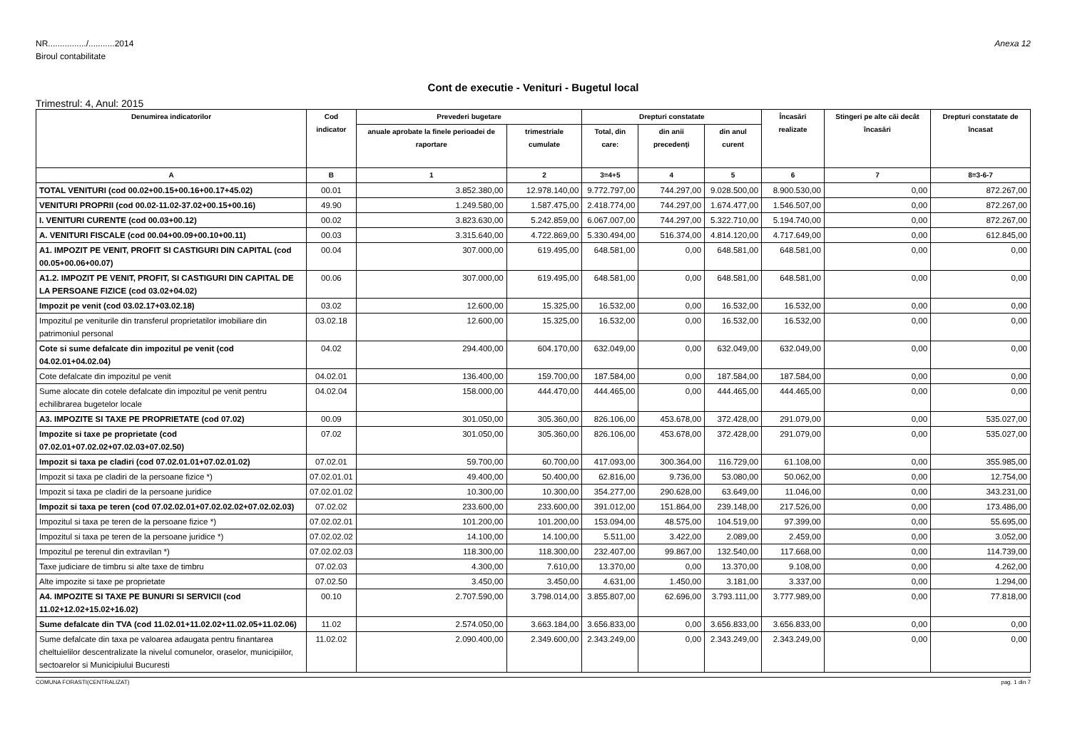NR................/...........2014
Biroul contabilitate
Anexa 12
Cont de executie - Venituri - Bugetul local
Trimestrul: 4, Anul: 2015
| Denumirea indicatorilor | Cod indicator | Prevederi bugetare | | Drepturi constatate | | | Încasări realizate | Stingeri pe alte căi decât încasări | Drepturi constatate de încasat |
| --- | --- | --- | --- | --- | --- | --- | --- | --- | --- |
| | | anuale aprobate la finele perioadei de raportare | trimestriale cumulate | Total, din care: | din anii precedenţi | din anul curent | | | |
| A | B | 1 | 2 | 3=4+5 | 4 | 5 | 6 | 7 | 8=3-6-7 |
| TOTAL VENITURI (cod 00.02+00.15+00.16+00.17+45.02) | 00.01 | 3.852.380,00 | 12.978.140,00 | 9.772.797,00 | 744.297,00 | 9.028.500,00 | 8.900.530,00 | 0,00 | 872.267,00 |
| VENITURI PROPRII (cod 00.02-11.02-37.02+00.15+00.16) | 49.90 | 1.249.580,00 | 1.587.475,00 | 2.418.774,00 | 744.297,00 | 1.674.477,00 | 1.546.507,00 | 0,00 | 872.267,00 |
| I. VENITURI CURENTE (cod 00.03+00.12) | 00.02 | 3.823.630,00 | 5.242.859,00 | 6.067.007,00 | 744.297,00 | 5.322.710,00 | 5.194.740,00 | 0,00 | 872.267,00 |
| A. VENITURI FISCALE (cod 00.04+00.09+00.10+00.11) | 00.03 | 3.315.640,00 | 4.722.869,00 | 5.330.494,00 | 516.374,00 | 4.814.120,00 | 4.717.649,00 | 0,00 | 612.845,00 |
| A1. IMPOZIT PE VENIT, PROFIT SI CASTIGURI DIN CAPITAL (cod 00.05+00.06+00.07) | 00.04 | 307.000,00 | 619.495,00 | 648.581,00 | 0,00 | 648.581,00 | 648.581,00 | 0,00 | 0,00 |
| A1.2. IMPOZIT PE VENIT, PROFIT, SI CASTIGURI DIN CAPITAL DE LA PERSOANE FIZICE (cod 03.02+04.02) | 00.06 | 307.000,00 | 619.495,00 | 648.581,00 | 0,00 | 648.581,00 | 648.581,00 | 0,00 | 0,00 |
| Impozit pe venit (cod 03.02.17+03.02.18) | 03.02 | 12.600,00 | 15.325,00 | 16.532,00 | 0,00 | 16.532,00 | 16.532,00 | 0,00 | 0,00 |
| Impozitul pe veniturile din transferul proprietatilor imobiliare din patrimoniul personal | 03.02.18 | 12.600,00 | 15.325,00 | 16.532,00 | 0,00 | 16.532,00 | 16.532,00 | 0,00 | 0,00 |
| Cote si sume defalcate din impozitul pe venit (cod 04.02.01+04.02.04) | 04.02 | 294.400,00 | 604.170,00 | 632.049,00 | 0,00 | 632.049,00 | 632.049,00 | 0,00 | 0,00 |
| Cote defalcate din impozitul pe venit | 04.02.01 | 136.400,00 | 159.700,00 | 187.584,00 | 0,00 | 187.584,00 | 187.584,00 | 0,00 | 0,00 |
| Sume alocate din cotele defalcate din impozitul pe venit pentru echilibrarea bugetelor locale | 04.02.04 | 158.000,00 | 444.470,00 | 444.465,00 | 0,00 | 444.465,00 | 444.465,00 | 0,00 | 0,00 |
| A3. IMPOZITE SI TAXE PE PROPRIETATE (cod 07.02) | 00.09 | 301.050,00 | 305.360,00 | 826.106,00 | 453.678,00 | 372.428,00 | 291.079,00 | 0,00 | 535.027,00 |
| Impozite si taxe pe proprietate (cod 07.02.01+07.02.02+07.02.03+07.02.50) | 07.02 | 301.050,00 | 305.360,00 | 826.106,00 | 453.678,00 | 372.428,00 | 291.079,00 | 0,00 | 535.027,00 |
| Impozit si taxa pe cladiri (cod 07.02.01.01+07.02.01.02) | 07.02.01 | 59.700,00 | 60.700,00 | 417.093,00 | 300.364,00 | 116.729,00 | 61.108,00 | 0,00 | 355.985,00 |
| Impozit si taxa pe cladiri de la persoane fizice *) | 07.02.01.01 | 49.400,00 | 50.400,00 | 62.816,00 | 9.736,00 | 53.080,00 | 50.062,00 | 0,00 | 12.754,00 |
| Impozit si taxa pe cladiri de la persoane juridice | 07.02.01.02 | 10.300,00 | 10.300,00 | 354.277,00 | 290.628,00 | 63.649,00 | 11.046,00 | 0,00 | 343.231,00 |
| Impozit si taxa pe teren (cod 07.02.02.01+07.02.02.02+07.02.02.03) | 07.02.02 | 233.600,00 | 233.600,00 | 391.012,00 | 151.864,00 | 239.148,00 | 217.526,00 | 0,00 | 173.486,00 |
| Impozitul si taxa pe teren de la persoane fizice *) | 07.02.02.01 | 101.200,00 | 101.200,00 | 153.094,00 | 48.575,00 | 104.519,00 | 97.399,00 | 0,00 | 55.695,00 |
| Impozitul si taxa pe teren de la persoane juridice *) | 07.02.02.02 | 14.100,00 | 14.100,00 | 5.511,00 | 3.422,00 | 2.089,00 | 2.459,00 | 0,00 | 3.052,00 |
| Impozitul pe terenul din extravilan *) | 07.02.02.03 | 118.300,00 | 118.300,00 | 232.407,00 | 99.867,00 | 132.540,00 | 117.668,00 | 0,00 | 114.739,00 |
| Taxe judiciare de timbru si alte taxe de timbru | 07.02.03 | 4.300,00 | 7.610,00 | 13.370,00 | 0,00 | 13.370,00 | 9.108,00 | 0,00 | 4.262,00 |
| Alte impozite si taxe pe proprietate | 07.02.50 | 3.450,00 | 3.450,00 | 4.631,00 | 1.450,00 | 3.181,00 | 3.337,00 | 0,00 | 1.294,00 |
| A4. IMPOZITE SI TAXE PE BUNURI SI SERVICII (cod 11.02+12.02+15.02+16.02) | 00.10 | 2.707.590,00 | 3.798.014,00 | 3.855.807,00 | 62.696,00 | 3.793.111,00 | 3.777.989,00 | 0,00 | 77.818,00 |
| Sume defalcate din TVA (cod 11.02.01+11.02.02+11.02.05+11.02.06) | 11.02 | 2.574.050,00 | 3.663.184,00 | 3.656.833,00 | 0,00 | 3.656.833,00 | 3.656.833,00 | 0,00 | 0,00 |
| Sume defalcate din taxa pe valoarea adaugata pentru finantarea cheltuielilor descentralizate la nivelul comunelor, oraselor, municipiilor, sectoarelor si Municipiului Bucuresti | 11.02.02 | 2.090.400,00 | 2.349.600,00 | 2.343.249,00 | 0,00 | 2.343.249,00 | 2.343.249,00 | 0,00 | 0,00 |
COMUNA FORASTI(CENTRALIZAT) pag. 1 din 7